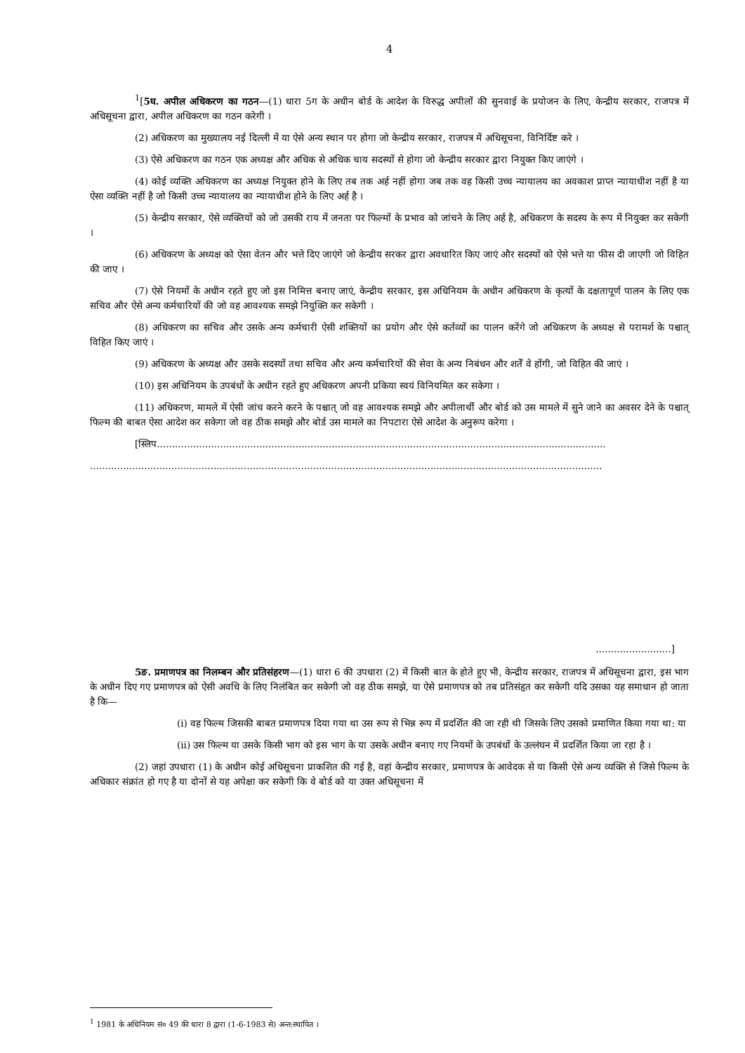4
<sup>1</sup> [5घ. अपील अधिकरण का गठन—(1) धारा 5ग के अधीन बोर्ड के आदेश के विरुद्ध अपीलों की सुनवाई के प्रयोजन के लिए, केन्द्रीय सरकार, राजपत्र में अधिसूचना द्वारा, अपील अधिकरण का गठन करेगी ।
(2) अधिकरण का मुख्यालय नई दिल्ली में या ऐसे अन्य स्थान पर होगा जो केन्द्रीय सरकार, राजपत्र में अधिसूचना, विनिर्दिष्ट करे ।
(3) ऐसे अधिकरण का गठन एक अध्यक्ष और अधिक से अधिक चाय सदस्यों से होगा जो केन्द्रीय सरकार द्वारा नियुक्त किए जाएंगे ।
(4) कोई व्यक्ति अधिकरण का अध्यक्ष नियुक्त होने के लिए तब तक अर्ह नहीं होगा जब तक वह किसी उच्च न्यायालय का अवकाश प्राप्त न्यायाधीश नहीं है या ऐसा व्यक्ति नहीं है जो किसी उच्च न्यायालय का न्यायाधीश होने के लिए अर्ह है ।
(5) केन्द्रीय सरकार, ऐसे व्यक्तियों को जो उसकी राय में जनता पर फिल्मों के प्रभाव को जांचने के लिए अर्ह है, अधिकरण के सदस्य के रूप में नियुक्त कर सकेगी ।
(6) अधिकरण के अध्यक्ष को ऐसा वेतन और भत्ते दिए जाएंगे जो केन्द्रीय सरकर द्वारा अवधारित किए जाएं और सदस्यों को ऐसे भत्ते या फीस दी जाएगी जो विहित की जाए ।
(7) ऐसे नियमों के अधीन रहते हुए जो इस निमित्त बनाए जाएं, केन्द्रीय सरकार, इस अधिनियम के अधीन अधिकरण के कृत्यों के दक्षतापूर्ण पालन के लिए एक सचिव और ऐसे अन्य कर्मचारियों की जो वह आवश्यक समझे नियुक्ति कर सकेगी ।
(8) अधिकरण का सचिव और उसके अन्य कर्मचारी ऐसी शक्तियों का प्रयोग और ऐसे कर्तव्यों का पालन करेंगे जो अधिकरण के अध्यक्ष से परामर्श के पश्चात् विहित किए जाएं ।
(9) अधिकरण के अध्यक्ष और उसके सदस्यों तथा सचिव और अन्य कर्मचारियों की सेवा के अन्य निबंधन और शर्तें वे होंगी, जो विहित की जाएं ।
(10) इस अधिनियम के उपबंधों के अधीन रहते हुए अधिकरण अपनी प्रकिया स्वयं विनियमित कर सकेगा ।
(11) अधिकरण, मामले में ऐसी जांच करने करने के पश्चात् जो वह आवश्यक समझे और अपीलार्थी और बोर्ड को उस मामले में सुने जाने का अवसर देने के पश्चात् फिल्म की बाबत ऐसा आदेश कर सकेगा जो वह ठीक समझे और बोर्ड उस मामले का निपटारा ऐसे आदेश के अनुरूप करेगा ।
[स्लिप.....................................................................................................................................................
..........................................................................................................................................................................
.........................]
5ङ. प्रमाणपत्र का निलम्बन और प्रतिसंहरण—(1) धारा 6 की उपधारा (2) में किसी बात के होते हुए भी, केन्द्रीय सरकार, राजपत्र में अधिसूचना द्वारा, इस भाग के अधीन दिए गए प्रमाणपत्र को ऐसी अवधि के लिए निलंबित कर सकेगी जो वह ठीक समझे, या ऐसे प्रमाणपत्र को तब प्रतिसंहृत कर सकेगी यदि उसका यह समाधान हो जाता है कि—
(i) वह फिल्म जिसकी बाबत प्रमाणपत्र दिया गया था उस रूप से भिन्न रूप में प्रदर्शित की जा रही थी जिसके लिए उसको प्रमाणित किया गया था: या
(ii) उस फिल्म या उसके किसी भाग को इस भाग के या उसके अधीन बनाए गए नियमों के उपबंधों के उल्लंघन में प्रदर्शित किया जा रहा है ।
(2) जहां उपधारा (1) के अधीन कोई अधिसूचना प्राकशित की गई है, वहां केन्द्रीय सरकार, प्रमाणपत्र के आवेदक से या किसी ऐसे अन्य व्यक्ति से जिसे फिल्म के अधिकार संक्रांत हो गए है या दोनों से यह अपेक्षा कर सकेगी कि वे बोर्ड को या उक्त अधिसूचना में
<sup>1</sup> 1981 के अधिनियम सं० 49 की धारा 8 द्वारा (1-6-1983 से) अन्त:स्थापित ।